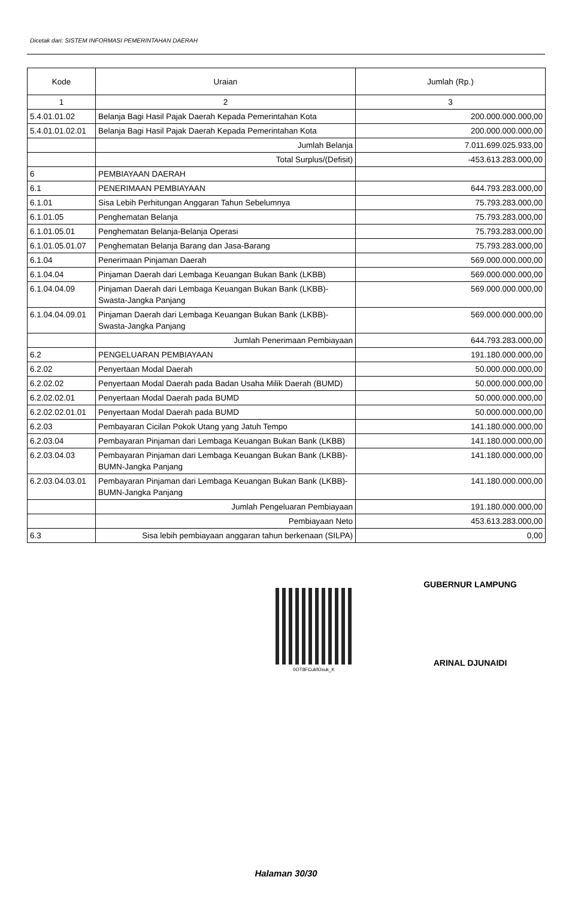Dicetak dari: SISTEM INFORMASI PEMERINTAHAN DAERAH
| Kode | Uraian | Jumlah (Rp.) |
| --- | --- | --- |
| 1 | 2 | 3 |
| 5.4.01.01.02 | Belanja Bagi Hasil Pajak Daerah Kepada Pemerintahan Kota | 200.000.000.000,00 |
| 5.4.01.01.02.01 | Belanja Bagi Hasil Pajak Daerah Kepada Pemerintahan Kota | 200.000.000.000,00 |
| | Jumlah Belanja | 7.011.699.025.933,00 |
| | Total Surplus/(Defisit) | -453.613.283.000,00 |
| 6 | PEMBIAYAAN DAERAH | |
| 6.1 | PENERIMAAN PEMBIAYAAN | 644.793.283.000,00 |
| 6.1.01 | Sisa Lebih Perhitungan Anggaran Tahun Sebelumnya | 75.793.283.000,00 |
| 6.1.01.05 | Penghematan Belanja | 75.793.283.000,00 |
| 6.1.01.05.01 | Penghematan Belanja-Belanja Operasi | 75.793.283.000,00 |
| 6.1.01.05.01.07 | Penghematan Belanja Barang dan Jasa-Barang | 75.793.283.000,00 |
| 6.1.04 | Penerimaan Pinjaman Daerah | 569.000.000.000,00 |
| 6.1.04.04 | Pinjaman Daerah dari Lembaga Keuangan Bukan Bank (LKBB) | 569.000.000.000,00 |
| 6.1.04.04.09 | Pinjaman Daerah dari Lembaga Keuangan Bukan Bank (LKBB)-Swasta-Jangka Panjang | 569.000.000.000,00 |
| 6.1.04.04.09.01 | Pinjaman Daerah dari Lembaga Keuangan Bukan Bank (LKBB)-Swasta-Jangka Panjang | 569.000.000.000,00 |
| | Jumlah Penerimaan Pembiayaan | 644.793.283.000,00 |
| 6.2 | PENGELUARAN PEMBIAYAAN | 191.180.000.000,00 |
| 6.2.02 | Penyertaan Modal Daerah | 50.000.000.000,00 |
| 6.2.02.02 | Penyertaan Modal Daerah pada Badan Usaha Milik Daerah (BUMD) | 50.000.000.000,00 |
| 6.2.02.02.01 | Penyertaan Modal Daerah pada BUMD | 50.000.000.000,00 |
| 6.2.02.02.01.01 | Penyertaan Modal Daerah pada BUMD | 50.000.000.000,00 |
| 6.2.03 | Pembayaran Cicilan Pokok Utang yang Jatuh Tempo | 141.180.000.000,00 |
| 6.2.03.04 | Pembayaran Pinjaman dari Lembaga Keuangan Bukan Bank (LKBB) | 141.180.000.000,00 |
| 6.2.03.04.03 | Pembayaran Pinjaman dari Lembaga Keuangan Bukan Bank (LKBB)-BUMN-Jangka Panjang | 141.180.000.000,00 |
| 6.2.03.04.03.01 | Pembayaran Pinjaman dari Lembaga Keuangan Bukan Bank (LKBB)-BUMN-Jangka Panjang | 141.180.000.000,00 |
| | Jumlah Pengeluaran Pembiayaan | 191.180.000.000,00 |
| | Pembiayaan Neto | 453.613.283.000,00 |
| 6.3 | Sisa lebih pembiayaan anggaran tahun berkenaan (SILPA) | 0,00 |
0OT8FCukfOxuk_K
GUBERNUR LAMPUNG
ARINAL DJUNAIDI
Halaman 30/30